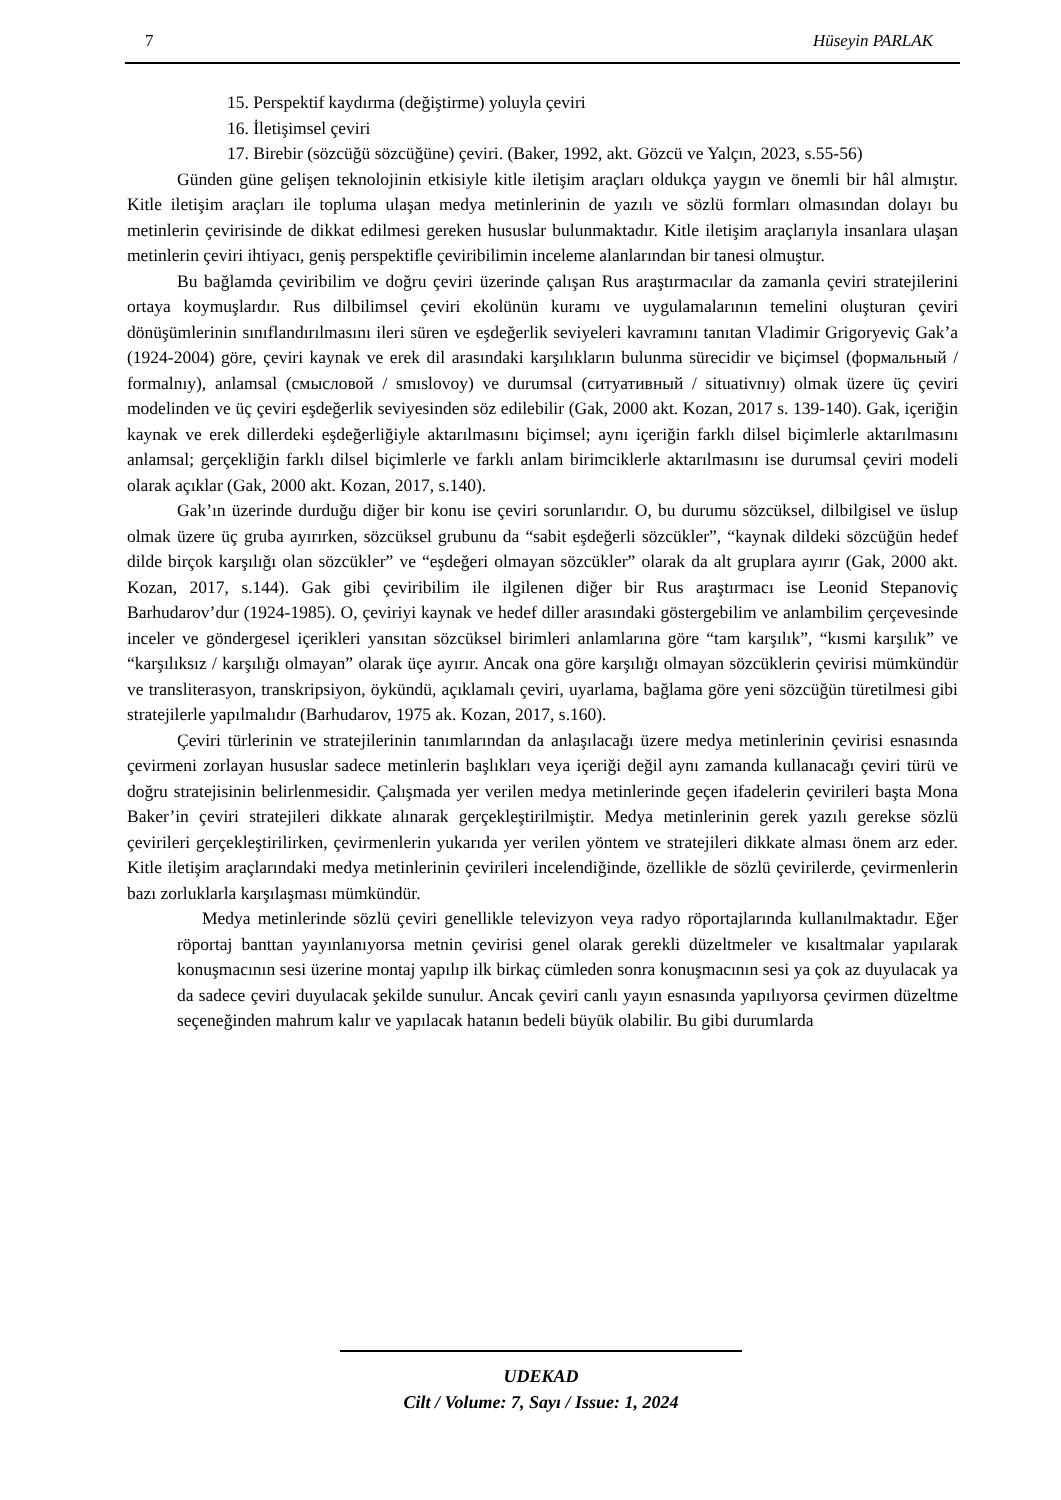7 Hüseyin PARLAK
15. Perspektif kaydırma (değiştirme) yoluyla çeviri
16. İletişimsel çeviri
17. Birebir (sözcüğü sözcüğüne) çeviri. (Baker, 1992, akt. Gözcü ve Yalçın, 2023, s.55-56)
Günden güne gelişen teknolojinin etkisiyle kitle iletişim araçları oldukça yaygın ve önemli bir hâl almıştır. Kitle iletişim araçları ile topluma ulaşan medya metinlerinin de yazılı ve sözlü formları olmasından dolayı bu metinlerin çevirisinde de dikkat edilmesi gereken hususlar bulunmaktadır. Kitle iletişim araçlarıyla insanlara ulaşan metinlerin çeviri ihtiyacı, geniş perspektifle çeviribilimin inceleme alanlarından bir tanesi olmuştur.
Bu bağlamda çeviribilim ve doğru çeviri üzerinde çalışan Rus araştırmacılar da zamanla çeviri stratejilerini ortaya koymuşlardır. Rus dilbilimsel çeviri ekolünün kuramı ve uygulamalarının temelini oluşturan çeviri dönüşümlerinin sınıflandırılmasını ileri süren ve eşdeğerlik seviyeleri kavramını tanıtan Vladimir Grigoryeviç Gak’a (1924-2004) göre, çeviri kaynak ve erek dil arasındaki karşılıkların bulunma sürecidir ve biçimsel (формальный / formalnıy), anlamsal (смысловой / smıslovoy) ve durumsal (ситуативный / situativnıy) olmak üzere üç çeviri modelinden ve üç çeviri eşdeğerlik seviyesinden söz edilebilir (Gak, 2000 akt. Kozan, 2017 s. 139-140). Gak, içeriğin kaynak ve erek dillerdeki eşdeğerliğiyle aktarılmasını biçimsel; aynı içeriğin farklı dilsel biçimlerle aktarılmasını anlamsal; gerçekliğin farklı dilsel biçimlerle ve farklı anlam birimciklerle aktarılmasını ise durumsal çeviri modeli olarak açıklar (Gak, 2000 akt. Kozan, 2017, s.140).
Gak’ın üzerinde durduğu diğer bir konu ise çeviri sorunlarıdır. O, bu durumu sözcüksel, dilbilgisel ve üslup olmak üzere üç gruba ayırırken, sözcüksel grubunu da “sabit eşdeğerli sözcükler”, “kaynak dildeki sözcüğün hedef dilde birçok karşılığı olan sözcükler” ve “eşdeğeri olmayan sözcükler” olarak da alt gruplara ayırır (Gak, 2000 akt. Kozan, 2017, s.144). Gak gibi çeviribilim ile ilgilenen diğer bir Rus araştırmacı ise Leonid Stepanoviç Barhudarov’dur (1924-1985). O, çeviriyi kaynak ve hedef diller arasındaki göstergebilim ve anlambilim çerçevesinde inceler ve göndergesel içerikleri yansıtan sözcüksel birimleri anlamlarına göre “tam karşılık”, “kısmi karşılık” ve “karşılıksız / karşılığı olmayan” olarak üçe ayırır. Ancak ona göre karşılığı olmayan sözcüklerin çevirisi mümkündür ve transliterasyon, transkripsiyon, öykündü, açıklamalı çeviri, uyarlama, bağlama göre yeni sözcüğün türetilmesi gibi stratejilerle yapılmalıdır (Barhudarov, 1975 ak. Kozan, 2017, s.160).
Çeviri türlerinin ve stratejilerinin tanımlarından da anlaşılacağı üzere medya metinlerinin çevirisi esnasında çevirmeni zorlayan hususlar sadece metinlerin başlıkları veya içeriği değil aynı zamanda kullanacağı çeviri türü ve doğru stratejisinin belirlenmesidir. Çalışmada yer verilen medya metinlerinde geçen ifadelerin çevirileri başta Mona Baker’in çeviri stratejileri dikkate alınarak gerçekleştirilmiştir. Medya metinlerinin gerek yazılı gerekse sözlü çevirileri gerçekleştirilirken, çevirmenlerin yukarıda yer verilen yöntem ve stratejileri dikkate alması önem arz eder. Kitle iletişim araçlarındaki medya metinlerinin çevirileri incelendiğinde, özellikle de sözlü çevirilerde, çevirmenlerin bazı zorluklarla karşılaşması mümkündür.
Medya metinlerinde sözlü çeviri genellikle televizyon veya radyo röportajlarında kullanılmaktadır. Eğer röportaj banttan yayınlanıyorsa metnin çevirisi genel olarak gerekli düzeltmeler ve kısaltmalar yapılarak konuşmacının sesi üzerine montaj yapılıp ilk birkaç cümleden sonra konuşmacının sesi ya çok az duyulacak ya da sadece çeviri duyulacak şekilde sunulur. Ancak çeviri canlı yayın esnasında yapılıyorsa çevirmen düzeltme seçeneğinden mahrum kalır ve yapılacak hatanın bedeli büyük olabilir. Bu gibi durumlarda
UDEKAD
Cilt / Volume: 7, Sayı / Issue: 1, 2024